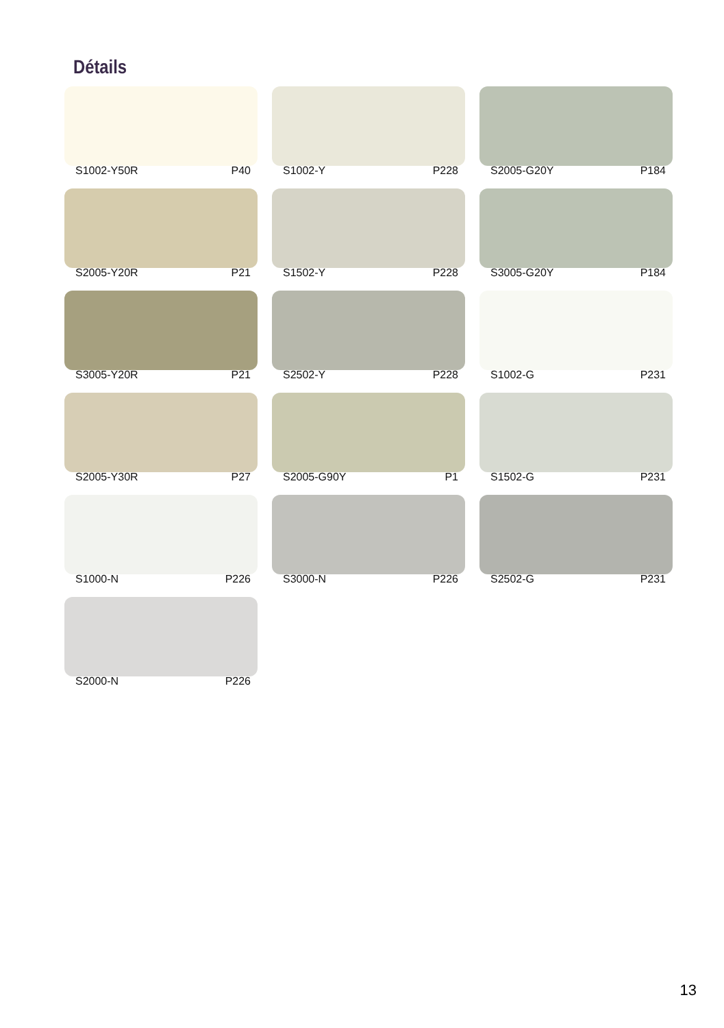Détails
S1002-Y50R P40
S1002-Y P228
S2005-G20Y P184
S2005-Y20R P21
S1502-Y P228
S3005-G20Y P184
S3005-Y20R P21
S2502-Y P228
S1002-G P231
S2005-Y30R P27
S2005-G90Y P1
S1502-G P231
S1000-N P226
S3000-N P226
S2502-G P231
S2000-N P226
13